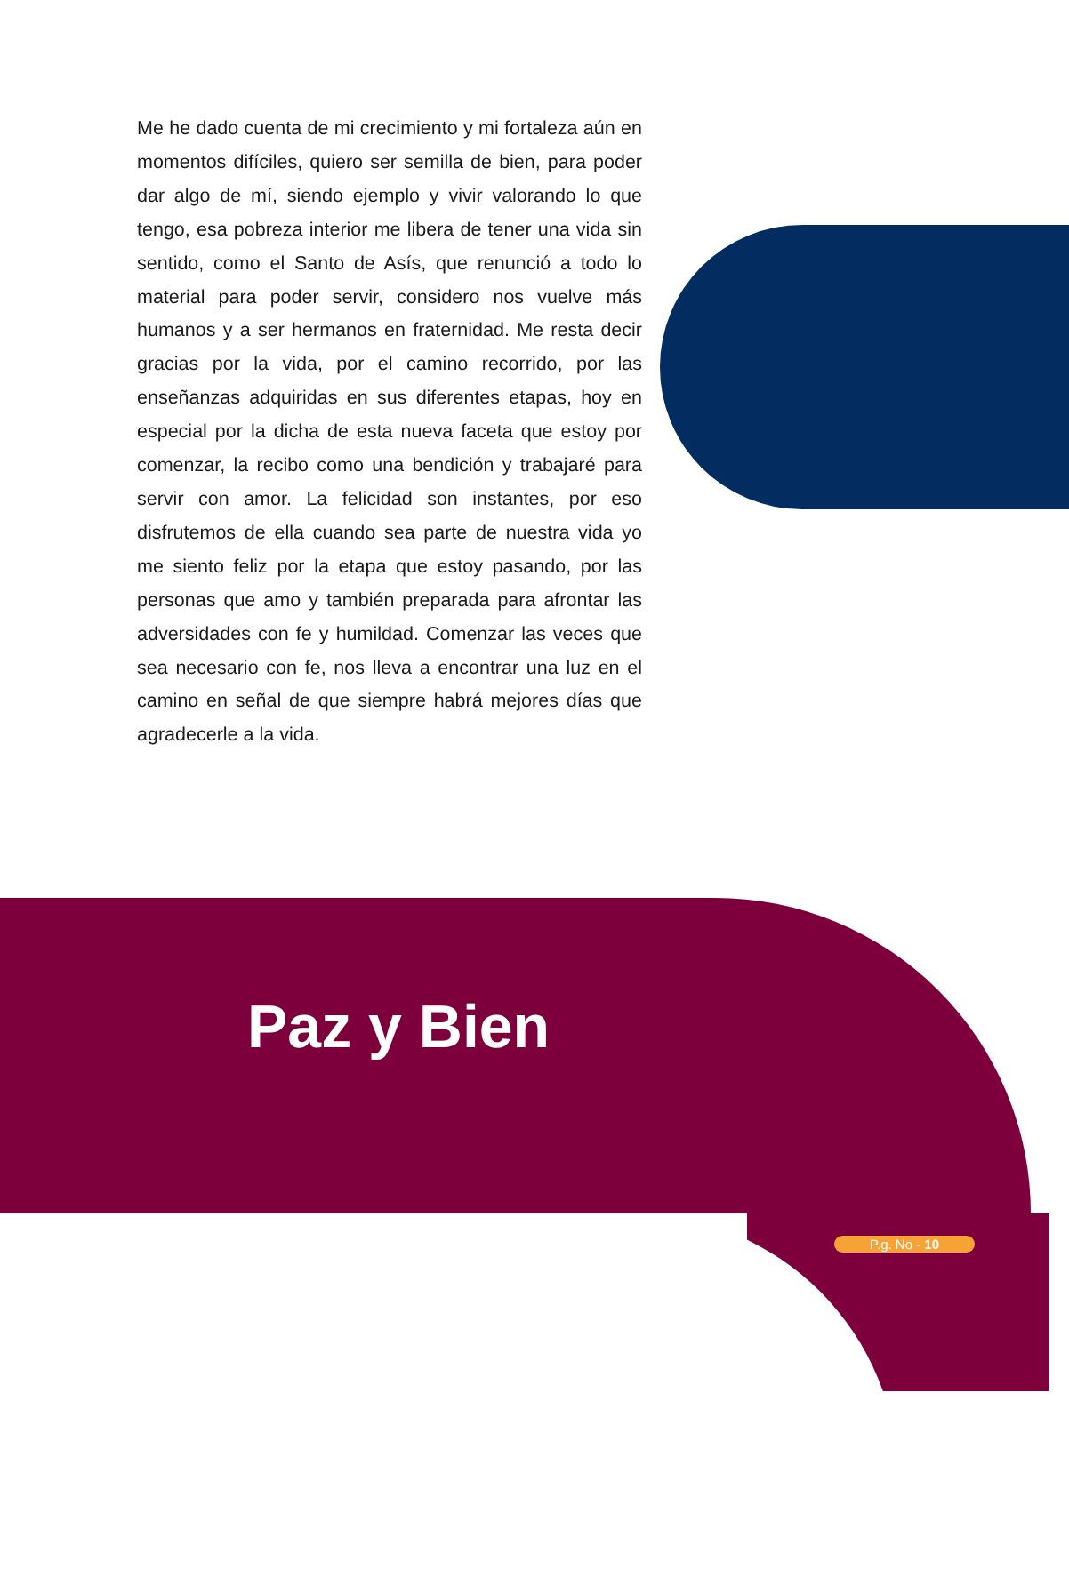Me he dado cuenta de mi crecimiento y mi fortaleza aún en momentos difíciles, quiero ser semilla de bien, para poder dar algo de mí, siendo ejemplo y vivir valorando lo que tengo, esa pobreza interior me libera de tener una vida sin sentido, como el Santo de Asís, que renunció a todo lo material para poder servir, considero nos vuelve más humanos y a ser hermanos en fraternidad. Me resta decir gracias por la vida, por el camino recorrido, por las enseñanzas adquiridas en sus diferentes etapas, hoy en especial por la dicha de esta nueva faceta que estoy por comenzar, la recibo como una bendición y trabajaré para servir con amor. La felicidad son instantes, por eso disfrutemos de ella cuando sea parte de nuestra vida yo me siento feliz por la etapa que estoy pasando, por las personas que amo y también preparada para afrontar las adversidades con fe y humildad. Comenzar las veces que sea necesario con fe, nos lleva a encontrar una luz en el camino en señal de que siempre habrá mejores días que agradecerle a la vida.
Paz y Bien
P.g. No - 10